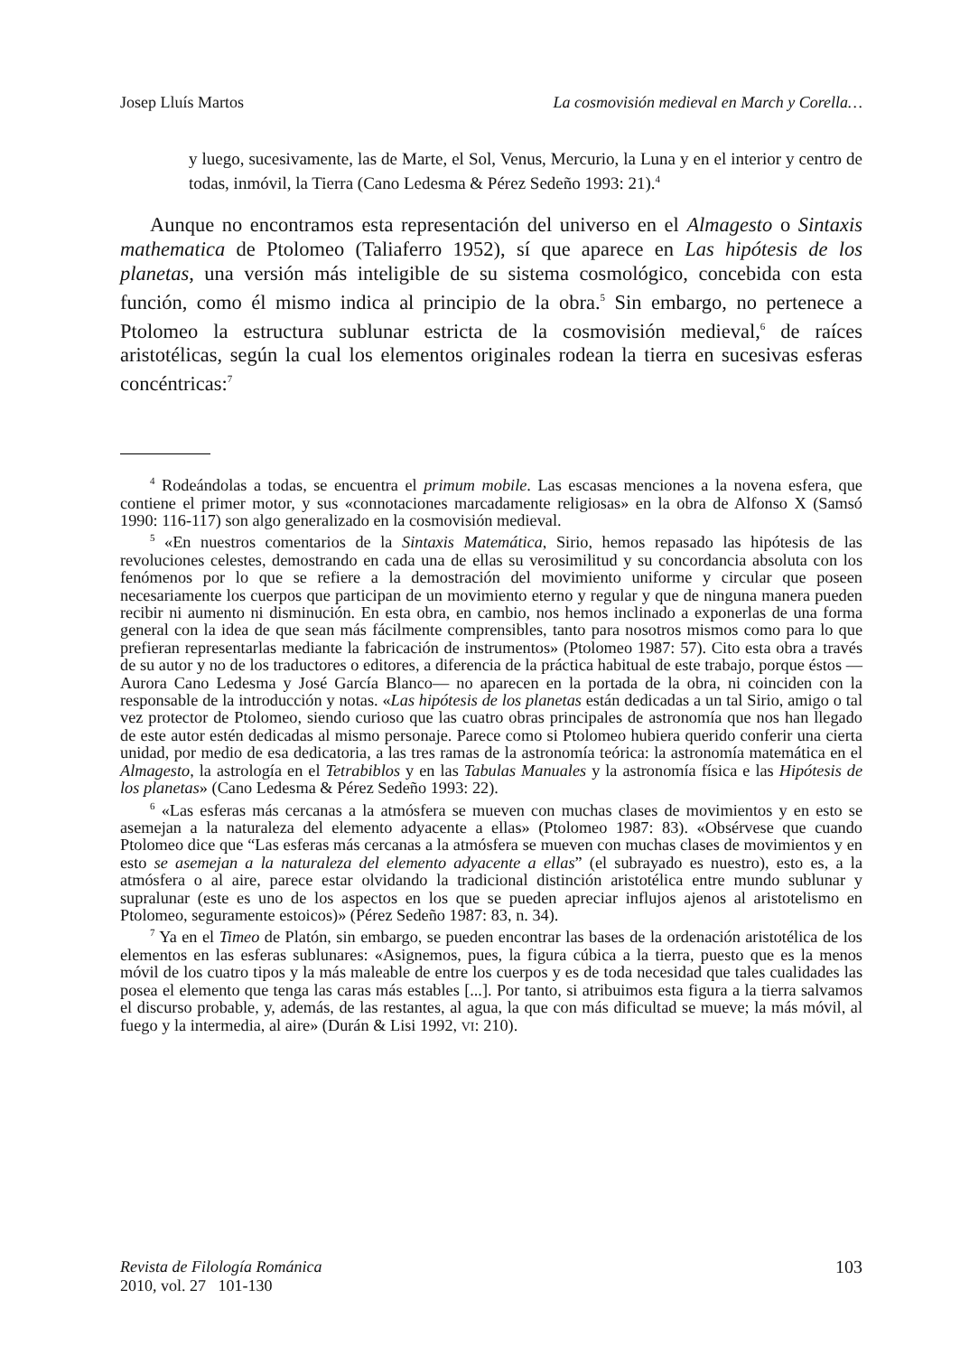Josep Lluís Martos La cosmovisión medieval en March y Corella…
y luego, sucesivamente, las de Marte, el Sol, Venus, Mercurio, la Luna y en el interior y centro de todas, inmóvil, la Tierra (Cano Ledesma & Pérez Sedeño 1993: 21).<sup>4</sup>
Aunque no encontramos esta representación del universo en el Almagesto o Sintaxis mathematica de Ptolomeo (Taliaferro 1952), sí que aparece en Las hipótesis de los planetas, una versión más inteligible de su sistema cosmológico, concebida con esta función, como él mismo indica al principio de la obra.<sup>5</sup> Sin embargo, no pertenece a Ptolomeo la estructura sublunar estricta de la cosmovisión medieval,<sup>6</sup> de raíces aristotélicas, según la cual los elementos originales rodean la tierra en sucesivas esferas concéntricas:<sup>7</sup>
<sup>4</sup> Rodeándolas a todas, se encuentra el primum mobile. Las escasas menciones a la novena esfera, que contiene el primer motor, y sus «connotaciones marcadamente religiosas» en la obra de Alfonso X (Samsó 1990: 116-117) son algo generalizado en la cosmovisión medieval.
<sup>5</sup> «En nuestros comentarios de la Sintaxis Matemática, Sirio, hemos repasado las hipótesis de las revoluciones celestes, demostrando en cada una de ellas su verosimilitud y su concordancia absoluta con los fenómenos por lo que se refiere a la demostración del movimiento uniforme y circular que poseen necesariamente los cuerpos que participan de un movimiento eterno y regular y que de ninguna manera pueden recibir ni aumento ni disminución. En esta obra, en cambio, nos hemos inclinado a exponerlas de una forma general con la idea de que sean más fácilmente comprensibles, tanto para nosotros mismos como para lo que prefieran representarlas mediante la fabricación de instrumentos» (Ptolomeo 1987: 57). Cito esta obra a través de su autor y no de los traductores o editores, a diferencia de la práctica habitual de este trabajo, porque éstos —Aurora Cano Ledesma y José García Blanco— no aparecen en la portada de la obra, ni coinciden con la responsable de la introducción y notas. «Las hipótesis de los planetas están dedicadas a un tal Sirio, amigo o tal vez protector de Ptolomeo, siendo curioso que las cuatro obras principales de astronomía que nos han llegado de este autor estén dedicadas al mismo personaje. Parece como si Ptolomeo hubiera querido conferir una cierta unidad, por medio de esa dedicatoria, a las tres ramas de la astronomía teórica: la astronomía matemática en el Almagesto, la astrología en el Tetrabiblos y en las Tabulas Manuales y la astronomía física e las Hipótesis de los planetas» (Cano Ledesma & Pérez Sedeño 1993: 22).
<sup>6</sup> «Las esferas más cercanas a la atmósfera se mueven con muchas clases de movimientos y en esto se asemejan a la naturaleza del elemento adyacente a ellas» (Ptolomeo 1987: 83). «Obsérvese que cuando Ptolomeo dice que “Las esferas más cercanas a la atmósfera se mueven con muchas clases de movimientos y en esto se asemejan a la naturaleza del elemento adyacente a ellas” (el subrayado es nuestro), esto es, a la atmósfera o al aire, parece estar olvidando la tradicional distinción aristotélica entre mundo sublunar y supralunar (este es uno de los aspectos en los que se pueden apreciar influjos ajenos al aristotelismo en Ptolomeo, seguramente estoicos)» (Pérez Sedeño 1987: 83, n. 34).
<sup>7</sup> Ya en el Timeo de Platón, sin embargo, se pueden encontrar las bases de la ordenación aristotélica de los elementos en las esferas sublunares: «Asignemos, pues, la figura cúbica a la tierra, puesto que es la menos móvil de los cuatro tipos y la más maleable de entre los cuerpos y es de toda necesidad que tales cualidades las posea el elemento que tenga las caras más estables [...]. Por tanto, si atribuimos esta figura a la tierra salvamos el discurso probable, y, además, de las restantes, al agua, la que con más dificultad se mueve; la más móvil, al fuego y la intermedia, al aire» (Durán & Lisi 1992, VI: 210).
Revista de Filología Románica
2010, vol. 27 101-130
103